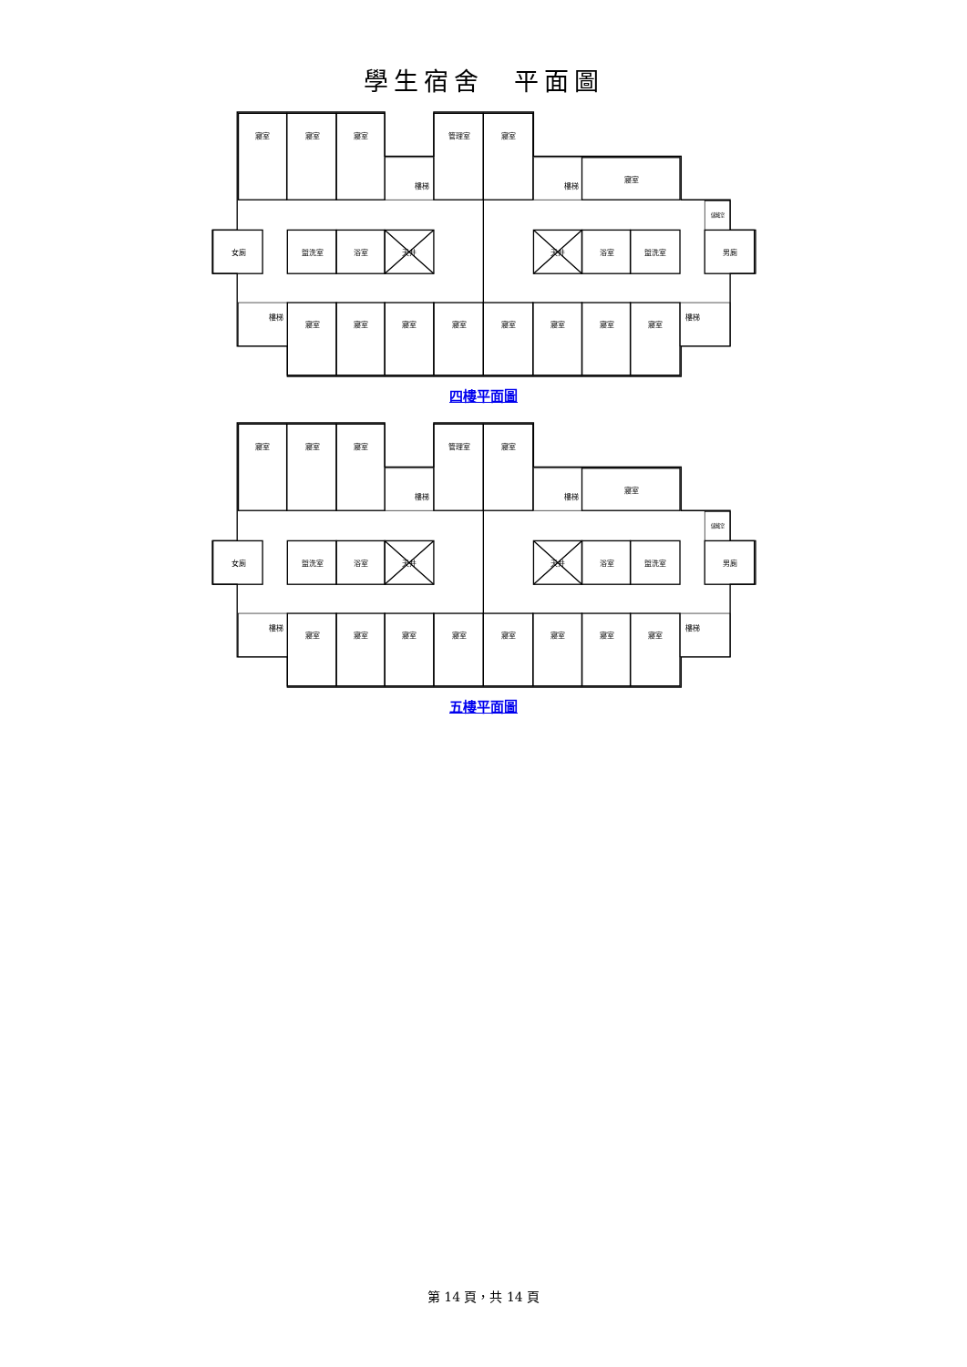學生宿舍　平面圖
寢室
寢室
寢室
管理室
寢室
樓梯
樓梯
寢室
儲藏室
女廁
盥洗室
浴室
天井
天井
浴室
盥洗室
男廁
樓梯
寢室
寢室
寢室
寢室
寢室
寢室
寢室
寢室
樓梯
四樓平面圖
寢室
寢室
寢室
管理室
寢室
樓梯
樓梯
寢室
儲藏室
女廁
盥洗室
浴室
天井
天井
浴室
盥洗室
男廁
樓梯
寢室
寢室
寢室
寢室
寢室
寢室
寢室
寢室
樓梯
五樓平面圖
第 14 頁，共 14 頁